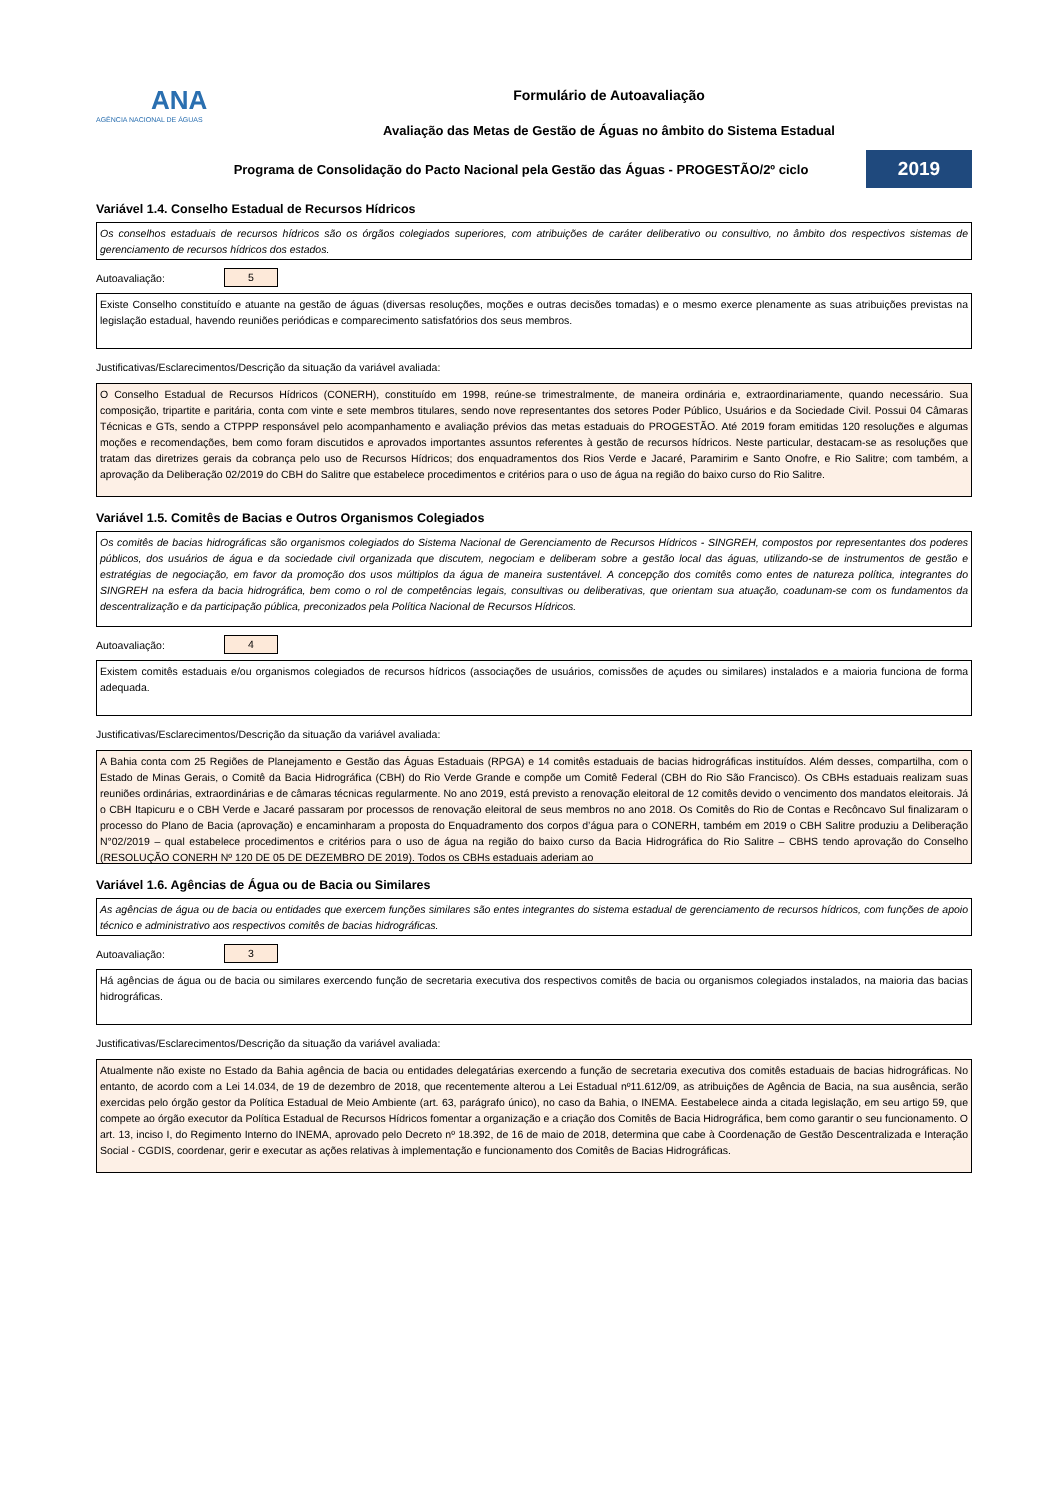ANA
AGÊNCIA NACIONAL DE ÁGUAS
Formulário de Autoavaliação
Avaliação das Metas de Gestão de Águas no âmbito do Sistema Estadual
Programa de Consolidação do Pacto Nacional pela Gestão das Águas - PROGESTÃO/2º ciclo
2019
Variável 1.4. Conselho Estadual de Recursos Hídricos
Os conselhos estaduais de recursos hídricos são os órgãos colegiados superiores, com atribuições de caráter deliberativo ou consultivo, no âmbito dos respectivos sistemas de gerenciamento de recursos hídricos dos estados.
Autoavaliação:
5
Existe Conselho constituído e atuante na gestão de águas (diversas resoluções, moções e outras decisões tomadas) e o mesmo exerce plenamente as suas atribuições previstas na legislação estadual, havendo reuniões periódicas e comparecimento satisfatórios dos seus membros.
Justificativas/Esclarecimentos/Descrição da situação da variável avaliada:
O Conselho Estadual de Recursos Hídricos (CONERH), constituído em 1998, reúne-se trimestralmente, de maneira ordinária e, extraordinariamente, quando necessário. Sua composição, tripartite e paritária, conta com vinte e sete membros titulares, sendo nove representantes dos setores Poder Público, Usuários e da Sociedade Civil. Possui 04 Câmaras Técnicas e GTs, sendo a CTPPP responsável pelo acompanhamento e avaliação prévios das metas estaduais do PROGESTÃO. Até 2019 foram emitidas 120 resoluções e algumas moções e recomendações, bem como foram discutidos e aprovados importantes assuntos referentes à gestão de recursos hídricos. Neste particular, destacam-se as resoluções que tratam das diretrizes gerais da cobrança pelo uso de Recursos Hídricos; dos enquadramentos dos Rios Verde e Jacaré, Paramirim e Santo Onofre, e Rio Salitre; com também, a aprovação da Deliberação 02/2019 do CBH do Salitre que estabelece procedimentos e critérios para o uso de água na região do baixo curso do Rio Salitre.
Variável 1.5. Comitês de Bacias e Outros Organismos Colegiados
Os comitês de bacias hidrográficas são organismos colegiados do Sistema Nacional de Gerenciamento de Recursos Hídricos - SINGREH, compostos por representantes dos poderes públicos, dos usuários de água e da sociedade civil organizada que discutem, negociam e deliberam sobre a gestão local das águas, utilizando-se de instrumentos de gestão e estratégias de negociação, em favor da promoção dos usos múltiplos da água de maneira sustentável. A concepção dos comitês como entes de natureza política, integrantes do SINGREH na esfera da bacia hidrográfica, bem como o rol de competências legais, consultivas ou deliberativas, que orientam sua atuação, coadunam-se com os fundamentos da descentralização e da participação pública, preconizados pela Política Nacional de Recursos Hídricos.
Autoavaliação:
4
Existem comitês estaduais e/ou organismos colegiados de recursos hídricos (associações de usuários, comissões de açudes ou similares) instalados e a maioria funciona de forma adequada.
Justificativas/Esclarecimentos/Descrição da situação da variável avaliada:
A Bahia conta com 25 Regiões de Planejamento e Gestão das Águas Estaduais (RPGA) e 14 comitês estaduais de bacias hidrográficas instituídos. Além desses, compartilha, com o Estado de Minas Gerais, o Comitê da Bacia Hidrográfica (CBH) do Rio Verde Grande e compõe um Comitê Federal (CBH do Rio São Francisco). Os CBHs estaduais realizam suas reuniões ordinárias, extraordinárias e de câmaras técnicas regularmente. No ano 2019, está previsto a renovação eleitoral de 12 comitês devido o vencimento dos mandatos eleitorais. Já o CBH Itapicuru e o CBH Verde e Jacaré passaram por processos de renovação eleitoral de seus membros no ano 2018. Os Comitês do Rio de Contas e Recôncavo Sul finalizaram o processo do Plano de Bacia (aprovação) e encaminharam a proposta do Enquadramento dos corpos d’água para o CONERH, também em 2019 o CBH Salitre produziu a Deliberação N°02/2019 – qual estabelece procedimentos e critérios para o uso de água na região do baixo curso da Bacia Hidrográfica do Rio Salitre – CBHS tendo aprovação do Conselho (RESOLUÇÃO CONERH Nº 120 DE 05 DE DEZEMBRO DE 2019). Todos os CBHs estaduais aderiam ao
Variável 1.6. Agências de Água ou de Bacia ou Similares
As agências de água ou de bacia ou entidades que exercem funções similares são entes integrantes do sistema estadual de gerenciamento de recursos hídricos, com funções de apoio técnico e administrativo aos respectivos comitês de bacias hidrográficas.
Autoavaliação:
3
Há agências de água ou de bacia ou similares exercendo função de secretaria executiva dos respectivos comitês de bacia ou organismos colegiados instalados, na maioria das bacias hidrográficas.
Justificativas/Esclarecimentos/Descrição da situação da variável avaliada:
Atualmente não existe no Estado da Bahia agência de bacia ou entidades delegatárias exercendo a função de secretaria executiva dos comitês estaduais de bacias hidrográficas. No entanto, de acordo com a Lei 14.034, de 19 de dezembro de 2018, que recentemente alterou a Lei Estadual nº11.612/09, as atribuições de Agência de Bacia, na sua ausência, serão exercidas pelo órgão gestor da Política Estadual de Meio Ambiente (art. 63, parágrafo único), no caso da Bahia, o INEMA. Eestabelece ainda a citada legislação, em seu artigo 59, que compete ao órgão executor da Política Estadual de Recursos Hídricos fomentar a organização e a criação dos Comitês de Bacia Hidrográfica, bem como garantir o seu funcionamento. O art. 13, inciso I, do Regimento Interno do INEMA, aprovado pelo Decreto nº 18.392, de 16 de maio de 2018, determina que cabe à Coordenação de Gestão Descentralizada e Interação Social - CGDIS, coordenar, gerir e executar as ações relativas à implementação e funcionamento dos Comitês de Bacias Hidrográficas.